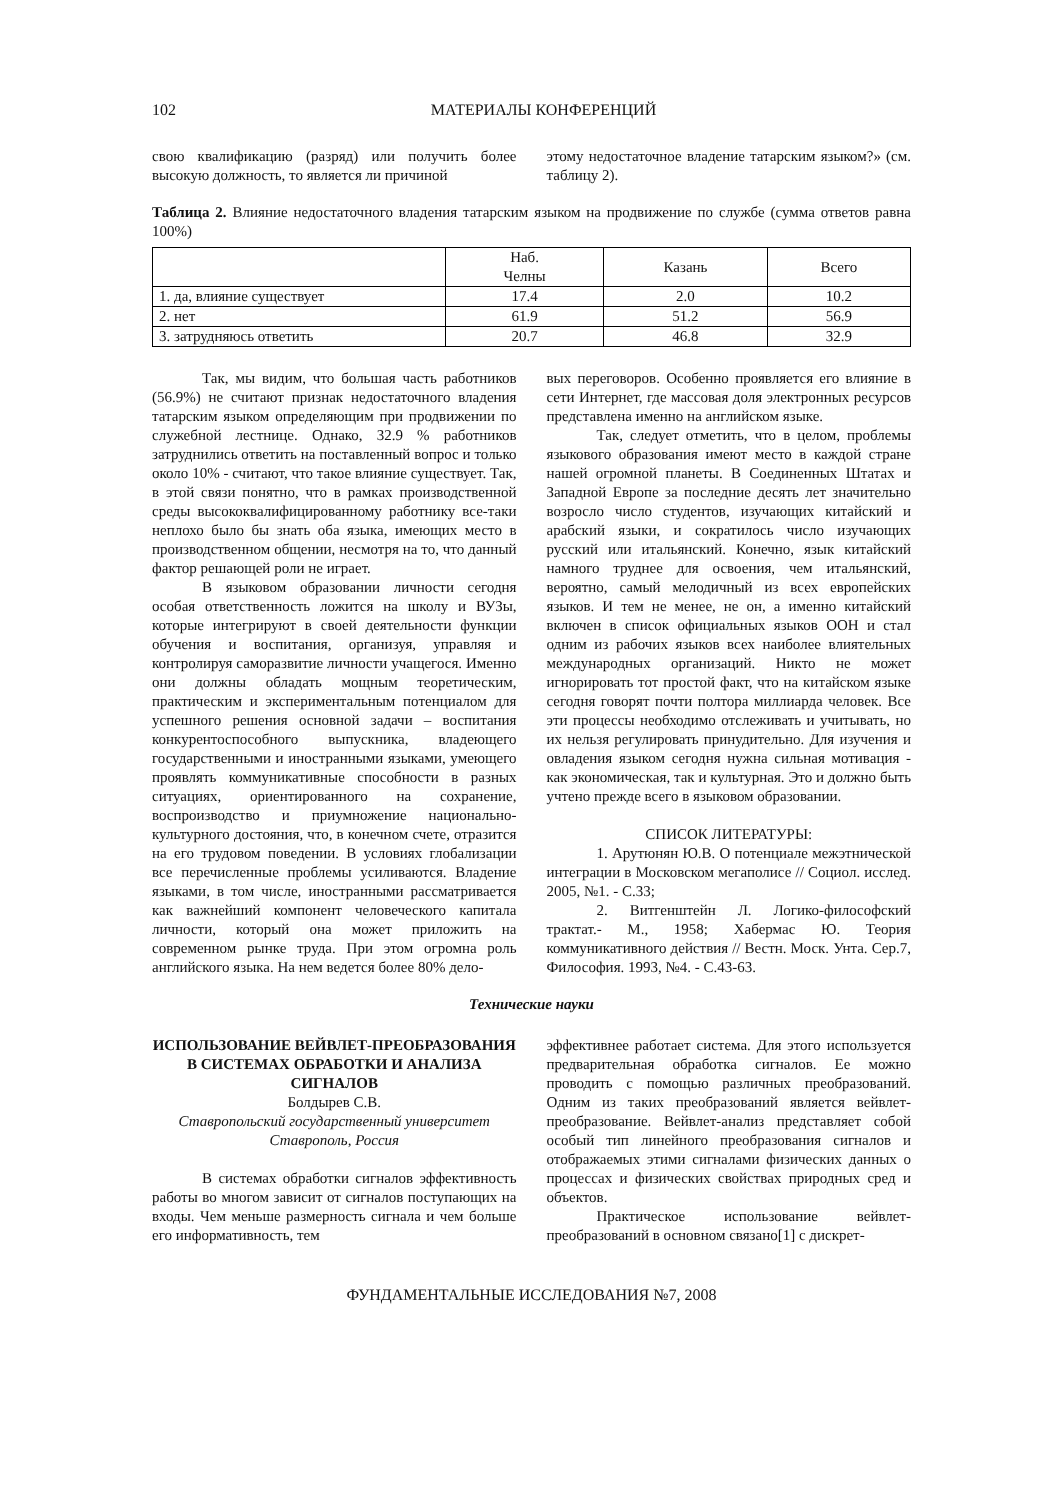102 МАТЕРИАЛЫ КОНФЕРЕНЦИЙ
свою квалификацию (разряд) или получить более высокую должность, то является ли причиной
этому недостаточное владение татарским языком?» (см. таблицу 2).
Таблица 2. Влияние недостаточного владения татарским языком на продвижение по службе (сумма ответов равна 100%)
| | Наб. Челны | Казань | Всего |
| --- | --- | --- | --- |
| 1. да, влияние существует | 17.4 | 2.0 | 10.2 |
| 2. нет | 61.9 | 51.2 | 56.9 |
| 3. затрудняюсь ответить | 20.7 | 46.8 | 32.9 |
Так, мы видим, что большая часть работников (56.9%) не считают признак недостаточного владения татарским языком определяющим при продвижении по служебной лестнице. Однако, 32.9 % работников затруднились ответить на поставленный вопрос и только около 10% - считают, что такое влияние существует. Так, в этой связи понятно, что в рамках производственной среды высококвалифицированному работнику все-таки неплохо было бы знать оба языка, имеющих место в производственном общении, несмотря на то, что данный фактор решающей роли не играет.
В языковом образовании личности сегодня особая ответственность ложится на школу и ВУЗы, которые интегрируют в своей деятельности функции обучения и воспитания, организуя, управляя и контролируя саморазвитие личности учащегося. Именно они должны обладать мощным теоретическим, практическим и экспериментальным потенциалом для успешного решения основной задачи – воспитания конкурентоспособного выпускника, владеющего государственными и иностранными языками, умеющего проявлять коммуникативные способности в разных ситуациях, ориентированного на сохранение, воспроизводство и приумножение национально-культурного достояния, что, в конечном счете, отразится на его трудовом поведении. В условиях глобализации все перечисленные проблемы усиливаются. Владение языками, в том числе, иностранными рассматривается как важнейший компонент человеческого капитала личности, который она может приложить на современном рынке труда. При этом огромна роль английского языка. На нем ведется более 80% дело-
вых переговоров. Особенно проявляется его влияние в сети Интернет, где массовая доля электронных ресурсов представлена именно на английском языке.
Так, следует отметить, что в целом, проблемы языкового образования имеют место в каждой стране нашей огромной планеты. В Соединенных Штатах и Западной Европе за последние десять лет значительно возросло число студентов, изучающих китайский и арабский языки, и сократилось число изучающих русский или итальянский. Конечно, язык китайский намного труднее для освоения, чем итальянский, вероятно, самый мелодичный из всех европейских языков. И тем не менее, не он, а именно китайский включен в список официальных языков ООН и стал одним из рабочих языков всех наиболее влиятельных международных организаций. Никто не может игнорировать тот простой факт, что на китайском языке сегодня говорят почти полтора миллиарда человек. Все эти процессы необходимо отслеживать и учитывать, но их нельзя регулировать принудительно. Для изучения и овладения языком сегодня нужна сильная мотивация - как экономическая, так и культурная. Это и должно быть учтено прежде всего в языковом образовании.
СПИСОК ЛИТЕРАТУРЫ:
1. Арутюнян Ю.В. О потенциале межэтнической интеграции в Московском мегаполисе // Социол. исслед. 2005, №1. - С.33;
2. Витгенштейн Л. Логико-философский трактат.- М., 1958; Хабермас Ю. Теория коммуникативного действия // Вестн. Моск. Унта. Сер.7, Философия. 1993, №4. - С.43-63.
Технические науки
ИСПОЛЬЗОВАНИЕ ВЕЙВЛЕТ-ПРЕОБРАЗОВАНИЯ В СИСТЕМАХ ОБРАБОТКИ И АНАЛИЗА СИГНАЛОВ
Болдырев С.В.
Ставропольский государственный университет
Ставрополь, Россия
В системах обработки сигналов эффективность работы во многом зависит от сигналов поступающих на входы. Чем меньше размерность сигнала и чем больше его информативность, тем
эффективнее работает система. Для этого используется предварительная обработка сигналов. Ее можно проводить с помощью различных преобразований. Одним из таких преобразований является вейвлет-преобразование. Вейвлет-анализ представляет собой особый тип линейного преобразования сигналов и отображаемых этими сигналами физических данных о процессах и физических свойствах природных сред и объектов.
Практическое использование вейвлет-преобразований в основном связано[1] с дискрет-
ФУНДАМЕНТАЛЬНЫЕ ИССЛЕДОВАНИЯ №7, 2008